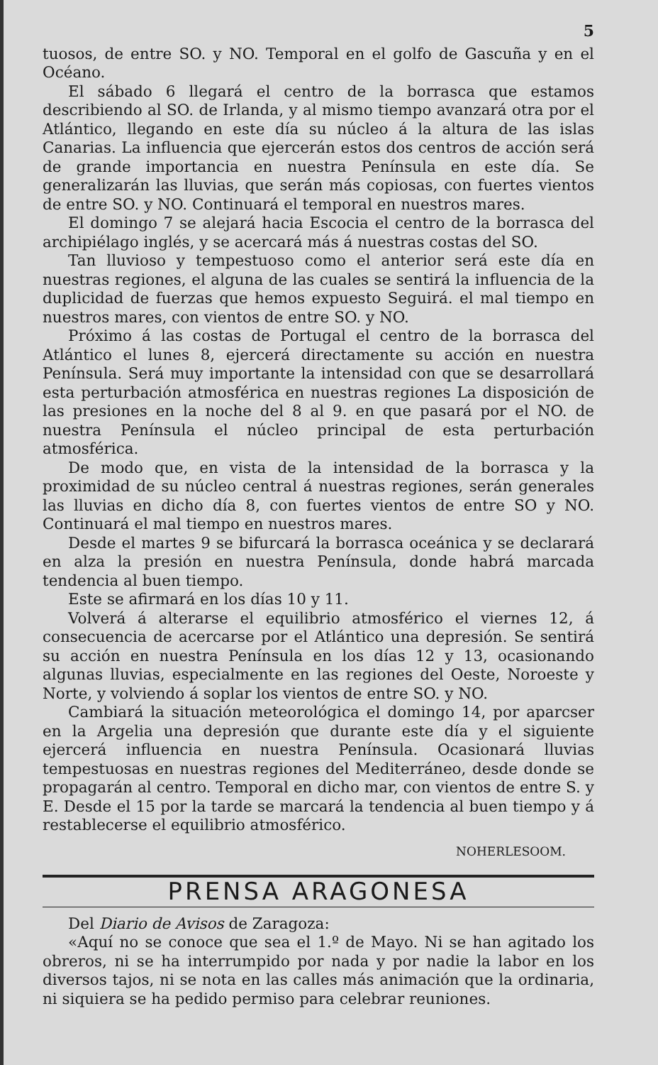5
tuosos, de entre SO. y NO. Temporal en el golfo de Gascuña y en el Océano.
El sábado 6 llegará el centro de la borrasca que estamos describiendo al SO. de Irlanda, y al mismo tiempo avanzará otra por el Atlántico, llegando en este día su núcleo á la altura de las islas Canarias. La influencia que ejercerán estos dos centros de acción será de grande importancia en nuestra Península en este día. Se generalizarán las lluvias, que serán más copiosas, con fuertes vientos de entre SO. y NO. Continuará el temporal en nuestros mares.
El domingo 7 se alejará hacia Escocia el centro de la borrasca del archipiélago inglés, y se acercará más á nuestras costas del SO.
Tan lluvioso y tempestuoso como el anterior será este día en nuestras regiones, el alguna de las cuales se sentirá la influencia de la duplicidad de fuerzas que hemos expuesto Seguirá. el mal tiempo en nuestros mares, con vientos de entre SO. y NO.
Próximo á las costas de Portugal el centro de la borrasca del Atlántico el lunes 8, ejercerá directamente su acción en nuestra Península. Será muy importante la intensidad con que se desarrollará esta perturbación atmosférica en nuestras regiones La disposición de las presiones en la noche del 8 al 9. en que pasará por el NO. de nuestra Península el núcleo principal de esta perturbación atmosférica.
De modo que, en vista de la intensidad de la borrasca y la proximidad de su núcleo central á nuestras regiones, serán generales las lluvias en dicho día 8, con fuertes vientos de entre SO y NO. Continuará el mal tiempo en nuestros mares.
Desde el martes 9 se bifurcará la borrasca oceánica y se declarará en alza la presión en nuestra Península, donde habrá marcada tendencia al buen tiempo.
Este se afirmará en los días 10 y 11.
Volverá á alterarse el equilibrio atmosférico el viernes 12, á consecuencia de acercarse por el Atlántico una depresión. Se sentirá su acción en nuestra Península en los días 12 y 13, ocasionando algunas lluvias, especialmente en las regiones del Oeste, Noroeste y Norte, y volviendo á soplar los vientos de entre SO. y NO.
Cambiará la situación meteorológica el domingo 14, por aparcser en la Argelia una depresión que durante este día y el siguiente ejercerá influencia en nuestra Península. Ocasionará lluvias tempestuosas en nuestras regiones del Mediterráneo, desde donde se propagarán al centro. Temporal en dicho mar, con vientos de entre S. y E. Desde el 15 por la tarde se marcará la tendencia al buen tiempo y á restablecerse el equilibrio atmosférico.
NOHERLESOOM.
PRENSA ARAGONESA
Del Diario de Avisos de Zaragoza:
«Aquí no se conoce que sea el 1.º de Mayo. Ni se han agitado los obreros, ni se ha interrumpido por nada y por nadie la labor en los diversos tajos, ni se nota en las calles más animación que la ordinaria, ni siquiera se ha pedido permiso para celebrar reuniones.